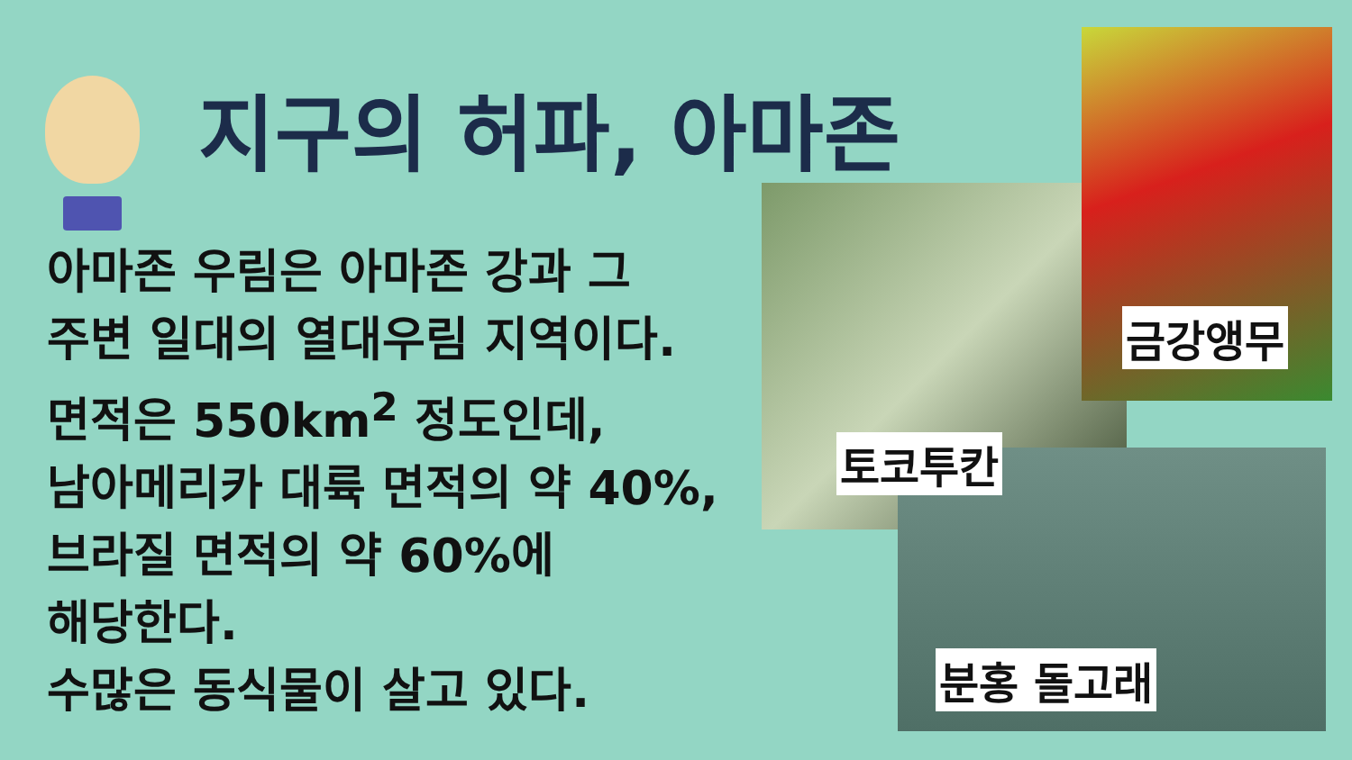지구의 허파, 아마존
아마존 우림은 아마존 강과 그
주변 일대의 열대우림 지역이다.
면적은 550km<sup>2</sup> 정도인데,
남아메리카 대륙 면적의 약 40%,
브라질 면적의 약 60%에
해당한다.
수많은 동식물이 살고 있다.
토코투칸
금강앵무
분홍 돌고래